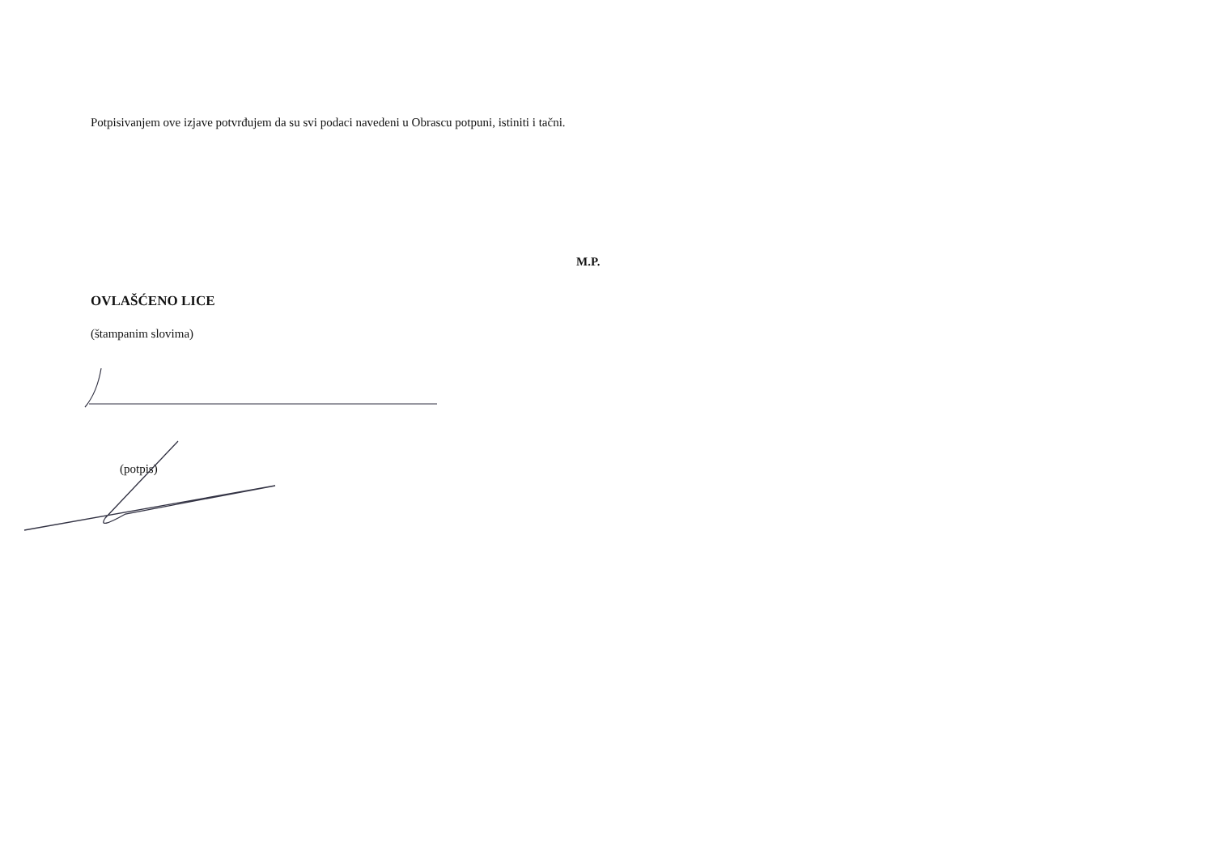Potpisivanjem ove izjave potvrđujem da su svi podaci navedeni u Obrascu potpuni, istiniti i tačni.
M.P.
OVLAŠĆENO LICE
(štampanim slovima)
(potpis)